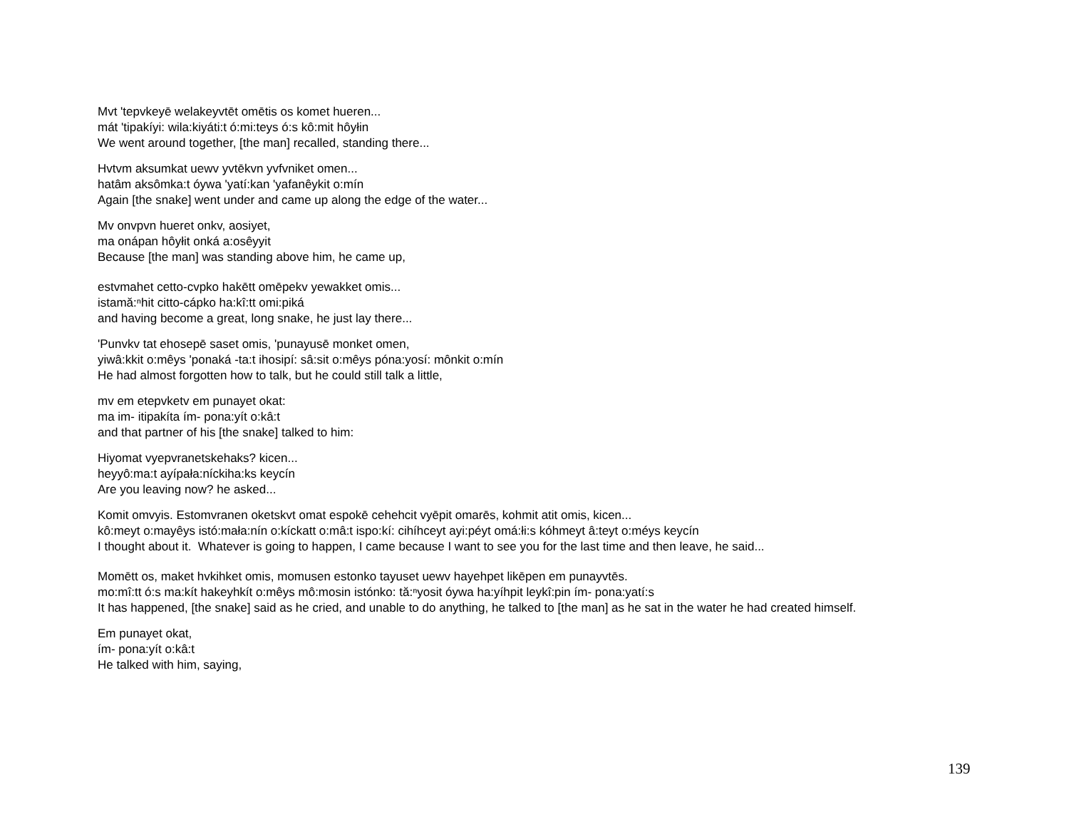Mvt 'tepvkeyē welakeyvtēt omētis os komet hueren...
mát 'tipakíyi: wila:kiyáti:t ó:mi:teys ó:s kô:mit hôyłin
We went around together, [the man] recalled, standing there...
Hvtvm aksumkat uewv yvtēkvn yvfvniket omen...
hatâm aksômka:t óywa 'yatí:kan 'yafanêykit o:mín
Again [the snake] went under and came up along the edge of the water...
Mv onvpvn hueret onkv, aosiyet,
ma onápan hôyłit onká a:osêyyit
Because [the man] was standing above him, he came up,
estvmahet cetto-cvpko hakētt omēpekv yewakket omis...
istamă:ⁿhit citto-cápko ha:kî:tt omi:piká
and having become a great, long snake, he just lay there...
'Punvkv tat ehosepē saset omis, 'punayusē monket omen,
yiwâ:kkit o:mêys 'ponaká -ta:t ihosipí: sâ:sit o:mêys póna:yosí: mônkit o:mín
He had almost forgotten how to talk, but he could still talk a little,
mv em etepvketv em punayet okat:
ma im- itipakíta ím- pona:yít o:kâ:t
and that partner of his [the snake] talked to him:
Hiyomat vyepvranetskehaks? kicen...
heyyô:ma:t ayípała:níckiha:ks keycín
Are you leaving now? he asked...
Komit omvyis. Estomvranen oketskvt omat espokē cehehcit vyēpit omarēs, kohmit atit omis, kicen...
kô:meyt o:mayêys istó:mała:nín o:kíckatt o:mâ:t ispo:kí: cihíhceyt ayi:péyt omá:łi:s kóhmeyt â:teyt o:méys keycín
I thought about it. Whatever is going to happen, I came because I want to see you for the last time and then leave, he said...
Momētt os, maket hvkihket omis, momusen estonko tayuset uewv hayehpet likēpen em punayvtēs.
mo:mî:tt ó:s ma:kít hakeyhkít o:mêys mô:mosin istónko: tă:ⁿyosit óywa ha:yíhpit leykî:pin ím- pona:yatí:s
It has happened, [the snake] said as he cried, and unable to do anything, he talked to [the man] as he sat in the water he had created himself.
Em punayet okat,
ím- pona:yít o:kâ:t
He talked with him, saying,
139